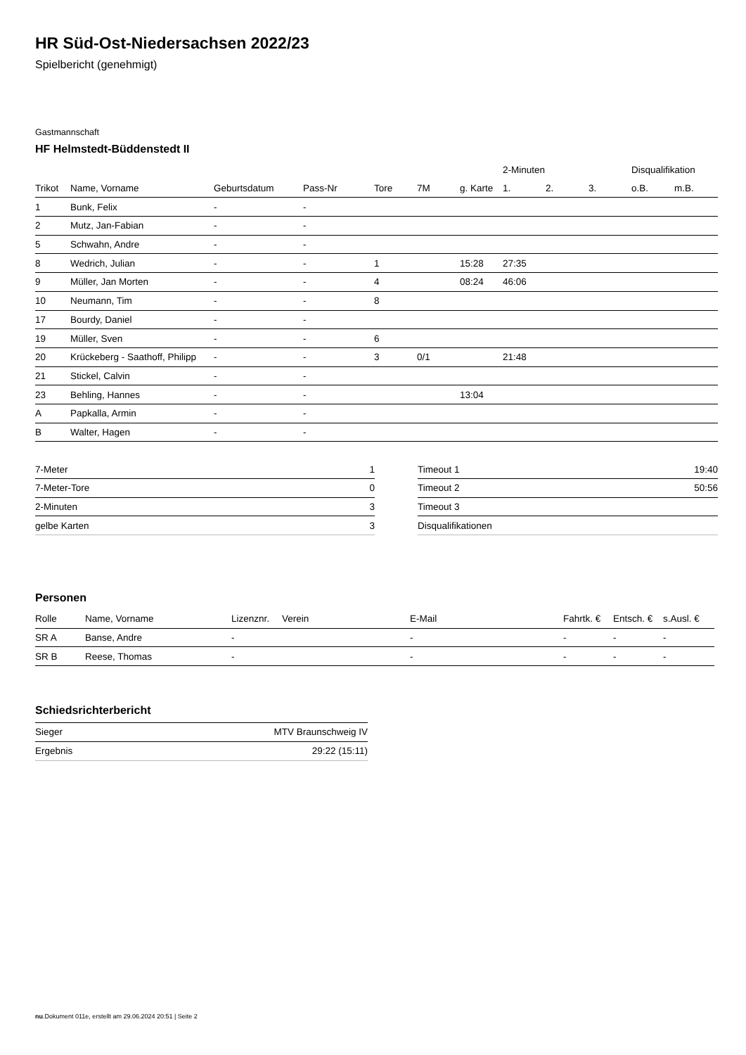HR Süd-Ost-Niedersachsen 2022/23
Spielbericht (genehmigt)
Gastmannschaft
HF Helmstedt-Büddenstedt II
| | | | | | | | 2-Minuten | | | Disqualifikation | |
| --- | --- | --- | --- | --- | --- | --- | --- | --- | --- | --- | --- |
| Trikot | Name, Vorname | Geburtsdatum | Pass-Nr | Tore | 7M | g. Karte | 1. | 2. | 3. | o.B. | m.B. |
| 1 | Bunk, Felix | - | - | | | | | | | | |
| 2 | Mutz, Jan-Fabian | - | - | | | | | | | | |
| 5 | Schwahn, Andre | - | - | | | | | | | | |
| 8 | Wedrich, Julian | - | - | 1 | | 15:28 | 27:35 | | | | |
| 9 | Müller, Jan Morten | - | - | 4 | | 08:24 | 46:06 | | | | |
| 10 | Neumann, Tim | - | - | 8 | | | | | | | |
| 17 | Bourdy, Daniel | - | - | | | | | | | | |
| 19 | Müller, Sven | - | - | 6 | | | | | | | |
| 20 | Krückeberg - Saathoff, Philipp | - | - | 3 | 0/1 | | 21:48 | | | | |
| 21 | Stickel, Calvin | - | - | | | | | | | | |
| 23 | Behling, Hannes | - | - | | | 13:04 | | | | | |
| A | Papkalla, Armin | - | - | | | | | | | | |
| B | Walter, Hagen | - | - | | | | | | | | |
| 7-Meter | 1 |
| 7-Meter-Tore | 0 |
| 2-Minuten | 3 |
| gelbe Karten | 3 |
| Timeout 1 | 19:40 |
| Timeout 2 | 50:56 |
| Timeout 3 | |
| Disqualifikationen | |
Personen
| Rolle | Name, Vorname | Lizenznr. | Verein | E-Mail | Fahrtk. € | Entsch. € | s.Ausl. € |
| --- | --- | --- | --- | --- | --- | --- | --- |
| SR A | Banse, Andre | - | | - | - | - | - |
| SR B | Reese, Thomas | - | | - | - | - | - |
Schiedsrichterbericht
| Sieger | MTV Braunschweig IV |
| Ergebnis | 29:22 (15:11) |
nu.Dokument 011e, erstellt am 29.06.2024 20:51 | Seite 2